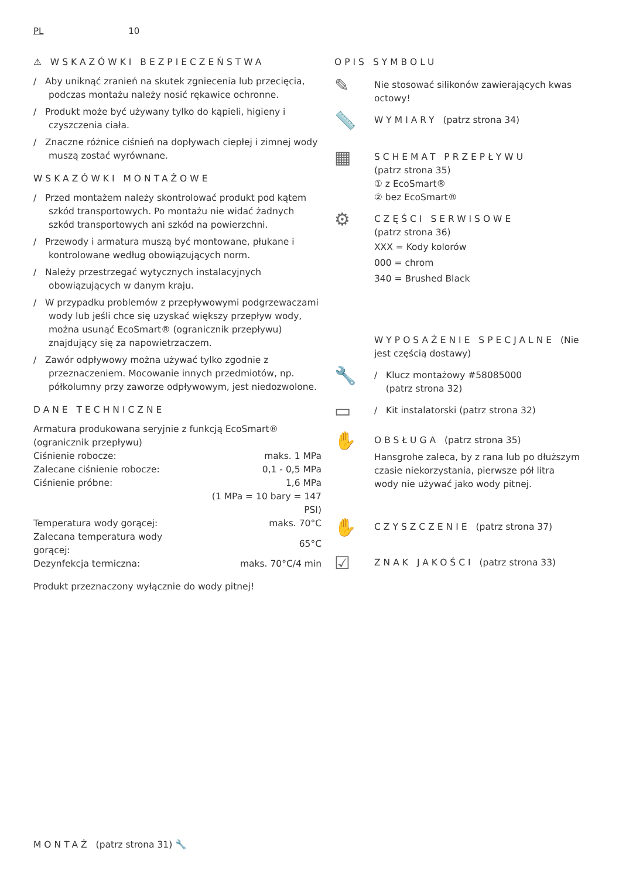PL 10
⚠ WSKAZÓWKI BEZPIECZEŃSTWA
/ Aby uniknąć zranień na skutek zgniecenia lub przecięcia, podczas montażu należy nosić rękawice ochronne.
/ Produkt może być używany tylko do kąpieli, higieny i czyszczenia ciała.
/ Znaczne różnice ciśnień na dopływach ciepłej i zimnej wody muszą zostać wyrównane.
WSKAZÓWKI MONTAŻOWE
/ Przed montażem należy skontrolować produkt pod kątem szkód transportowych. Po montażu nie widać żadnych szkód transportowych ani szkód na powierzchni.
/ Przewody i armatura muszą być montowane, płukane i kontrolowane według obowiązujących norm.
/ Należy przestrzegać wytycznych instalacyjnych obowiązujących w danym kraju.
/ W przypadku problemów z przepływowymi podgrzewaczami wody lub jeśli chce się uzyskać większy przepływ wody, można usunąć EcoSmart® (ogranicznik przepływu) znajdujący się za napowietrzaczem.
/ Zawór odpływowy można używać tylko zgodnie z przeznaczeniem. Mocowanie innych przedmiotów, np. półkolumny przy zaworze odpływowym, jest niedozwolone.
DANE TECHNICZNE
Armatura produkowana seryjnie z funkcją EcoSmart® (ogranicznik przepływu)
| Ciśnienie robocze: | maks. 1 MPa |
| Zalecane ciśnienie robocze: | 0,1 - 0,5 MPa |
| Ciśnienie próbne: | 1,6 MPa |
| | (1 MPa = 10 bary = 147 PSI) |
| Temperatura wody gorącej: | maks. 70°C |
| Zalecana temperatura wody gorącej: | 65°C |
| Dezynfekcja termiczna: | maks. 70°C/4 min |
Produkt przeznaczony wyłącznie do wody pitnej!
OPIS SYMBOLU
✎
Nie stosować silikonów zawierających kwas octowy!
📏
WYMIARY (patrz strona 34)
▦
SCHEMAT PRZEPŁYWU
(patrz strona 35)
① z EcoSmart®
② bez EcoSmart®
⚙
CZĘŚCI SERWISOWE
(patrz strona 36)
XXX = Kody kolorów
000 = chrom
340 = Brushed Black
WYPOSAŻENIE SPECJALNE (Nie jest częścią dostawy)
🔧
/ Klucz montażowy #58085000
(patrz strona 32)
▭
/ Kit instalatorski (patrz strona 32)
✋
OBSŁUGA (patrz strona 35)
Hansgrohe zaleca, by z rana lub po dłuższym czasie niekorzystania, pierwsze pół litra wody nie używać jako wody pitnej.
✋
CZYSZCZENIE (patrz strona 37)
☑
ZNAK JAKOŚCI (patrz strona 33)
MONTAŻ (patrz strona 31) 🔧